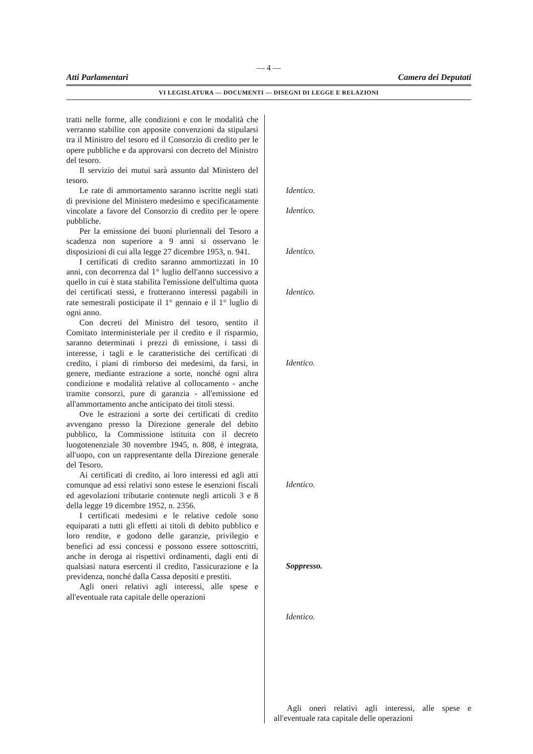— 4 —
Atti Parlamentari Camera dei Deputati
VI LEGISLATURA — DOCUMENTI — DISEGNI DI LEGGE E RELAZIONI
tratti nelle forme, alle condizioni e con le modalità che verranno stabilite con apposite convenzioni da stipularsi tra il Ministro del tesoro ed il Consorzio di credito per le opere pubbliche e da approvarsi con decreto del Ministro del tesoro.
Il servizio dei mutui sarà assunto dal Ministero del tesoro.
Le rate di ammortamento saranno iscritte negli stati di previsione del Ministero medesimo e specificatamente vincolate a favore del Consorzio di credito per le opere pubbliche.
Per la emissione dei buoni pluriennali del Tesoro a scadenza non superiore a 9 anni si osservano le disposizioni di cui alla legge 27 dicembre 1953, n. 941.
I certificati di credito saranno ammortizzati in 10 anni, con decorrenza dal 1° luglio dell'anno successivo a quello in cui è stata stabilita l'emissione dell'ultima quota dei certificati stessi, e frutteranno interessi pagabili in rate semestrali posticipate il 1° gennaio e il 1° luglio di ogni anno.
Con decreti del Ministro del tesoro, sentito il Comitato interministeriale per il credito e il risparmio, saranno determinati i prezzi di emissione, i tassi di interesse, i tagli e le caratteristiche dei certificati di credito, i piani di rimborso dei medesimi, da farsi, in genere, mediante estrazione a sorte, nonché ogni altra condizione e modalità relative al collocamento - anche tramite consorzi, pure di garanzia - all'emissione ed all'ammortamento anche anticipato dei titoli stessi.
Ove le estrazioni a sorte dei certificati di credito avvengano presso la Direzione generale del debito pubblico, la Commissione istituita con il decreto luogotenenziale 30 novembre 1945, n. 808, è integrata, all'uopo, con un rappresentante della Direzione generale del Tesoro.
Ai certificati di credito, ai loro interessi ed agli atti comunque ad essi relativi sono estese le esenzioni fiscali ed agevolazioni tributarie contenute negli articoli 3 e 8 della legge 19 dicembre 1952, n. 2356.
I certificati medesimi e le relative cedole sono equiparati a tutti gli effetti ai titoli di debito pubblico e loro rendite, e godono delle garanzie, privilegio e benefici ad essi concessi e possono essere sottoscritti, anche in deroga ai rispettivi ordinamenti, dagli enti di qualsiasi natura esercenti il credito, l'assicurazione e la previdenza, nonché dalla Cassa depositi e prestiti.
Agli oneri relativi agli interessi, alle spese e all'eventuale rata capitale delle operazioni
Identico.
Identico.
Identico.
Identico.
Identico.
Identico.
Soppresso.
Identico.
Agli oneri relativi agli interessi, alle spese e all'eventuale rata capitale delle operazioni